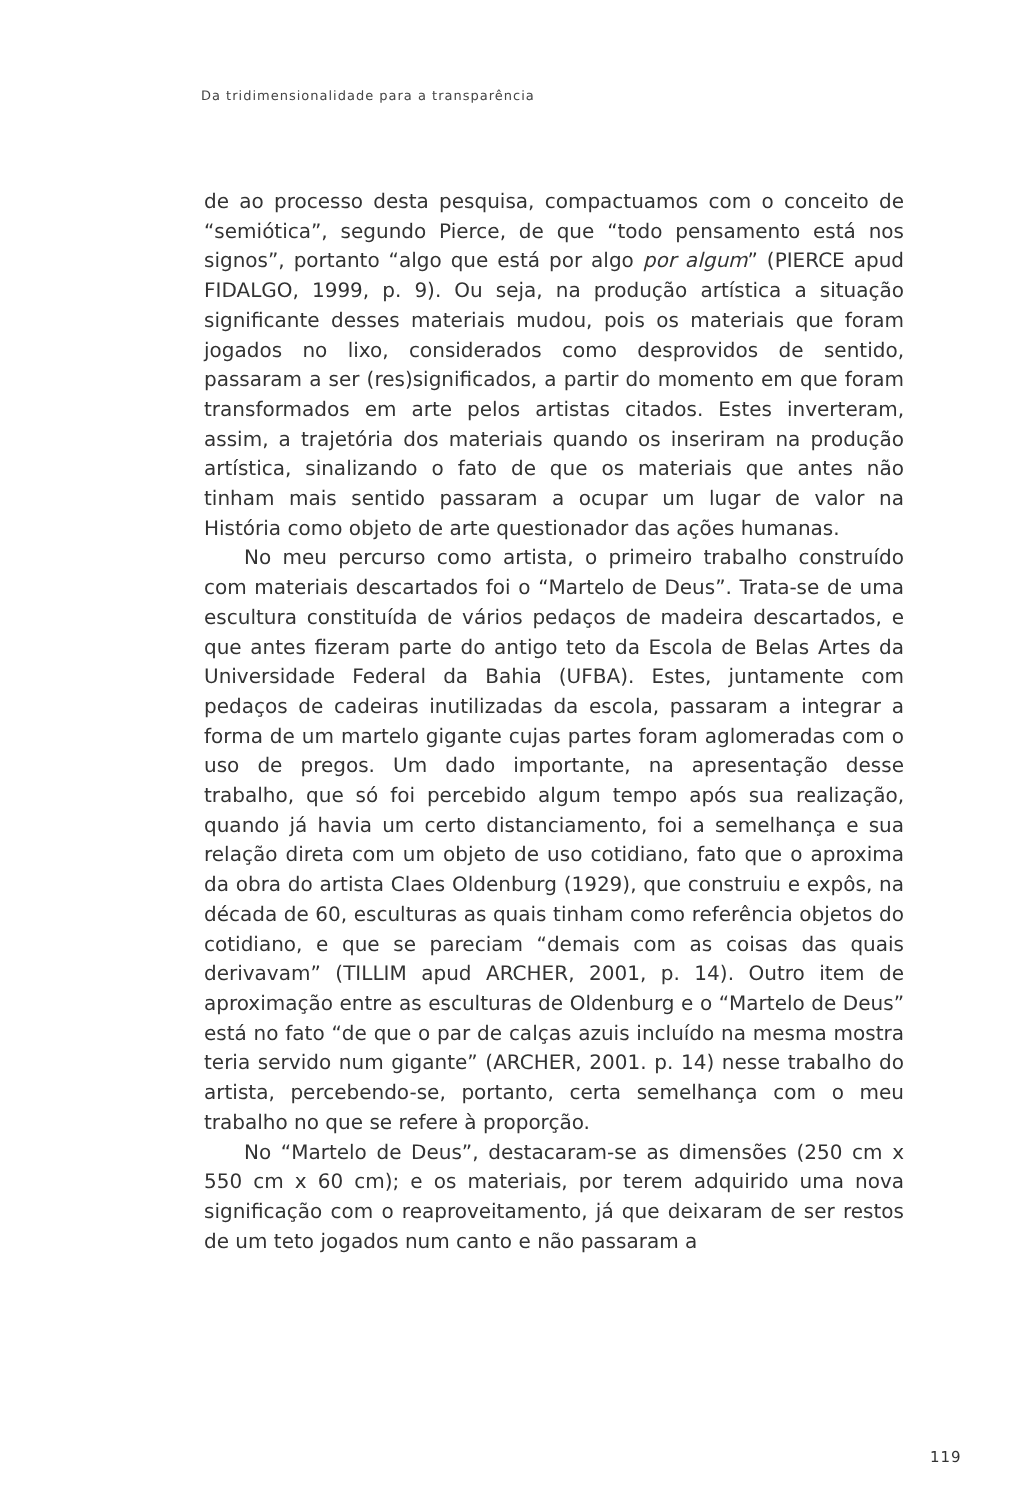Da tridimensionalidade para a transparência
de ao processo desta pesquisa, compactuamos com o conceito de “semiótica”, segundo Pierce, de que “todo pensamento está nos signos”, portanto “algo que está por algo por algum” (PIERCE apud FIDALGO, 1999, p. 9). Ou seja, na produção artística a situação significante desses materiais mudou, pois os materiais que foram jogados no lixo, considerados como desprovidos de sentido, passaram a ser (res)significados, a partir do momento em que foram transformados em arte pelos artistas citados. Estes inverteram, assim, a trajetória dos materiais quando os inseriram na produção artística, sinalizando o fato de que os materiais que antes não tinham mais sentido passaram a ocupar um lugar de valor na História como objeto de arte questionador das ações humanas.
No meu percurso como artista, o primeiro trabalho construído com materiais descartados foi o “Martelo de Deus”. Trata-se de uma escultura constituída de vários pedaços de madeira descartados, e que antes fizeram parte do antigo teto da Escola de Belas Artes da Universidade Federal da Bahia (UFBA). Estes, juntamente com pedaços de cadeiras inutilizadas da escola, passaram a integrar a forma de um martelo gigante cujas partes foram aglomeradas com o uso de pregos. Um dado importante, na apresentação desse trabalho, que só foi percebido algum tempo após sua realização, quando já havia um certo distanciamento, foi a semelhança e sua relação direta com um objeto de uso cotidiano, fato que o aproxima da obra do artista Claes Oldenburg (1929), que construiu e expôs, na década de 60, esculturas as quais tinham como referência objetos do cotidiano, e que se pareciam “demais com as coisas das quais derivavam” (TILLIM apud ARCHER, 2001, p. 14). Outro item de aproximação entre as esculturas de Oldenburg e o “Martelo de Deus” está no fato “de que o par de calças azuis incluído na mesma mostra teria servido num gigante” (ARCHER, 2001. p. 14) nesse trabalho do artista, percebendo-se, portanto, certa semelhança com o meu trabalho no que se refere à proporção.
No “Martelo de Deus”, destacaram-se as dimensões (250 cm x 550 cm x 60 cm); e os materiais, por terem adquirido uma nova significação com o reaproveitamento, já que deixaram de ser restos de um teto jogados num canto e não passaram a
119